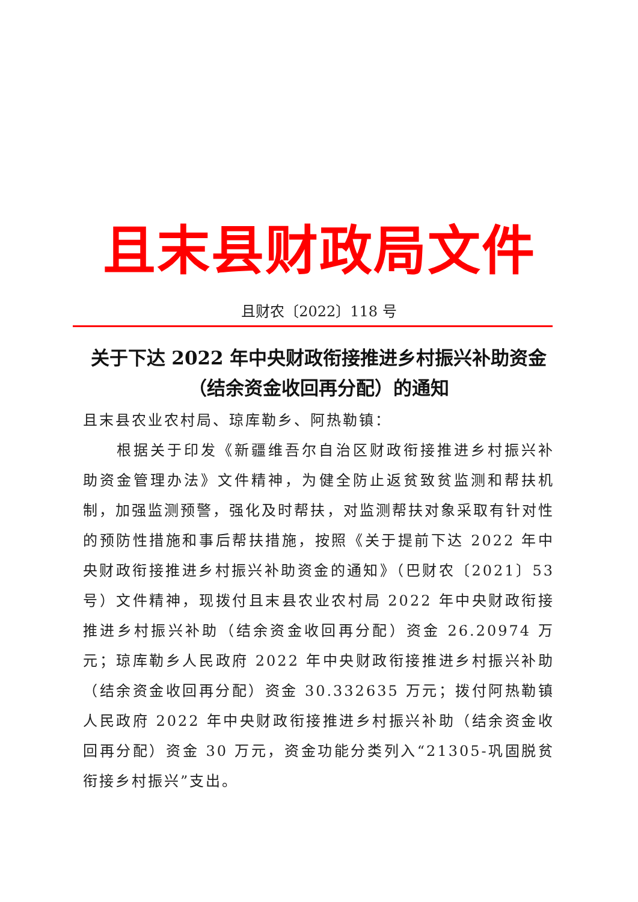且末县财政局文件
且财农〔2022〕118 号
关于下达 2022 年中央财政衔接推进乡村振兴补助资金（结余资金收回再分配）的通知
且末县农业农村局、琼库勒乡、阿热勒镇：
根据关于印发《新疆维吾尔自治区财政衔接推进乡村振兴补助资金管理办法》文件精神，为健全防止返贫致贫监测和帮扶机制，加强监测预警，强化及时帮扶，对监测帮扶对象采取有针对性的预防性措施和事后帮扶措施，按照《关于提前下达 2022 年中央财政衔接推进乡村振兴补助资金的通知》（巴财农〔2021〕53 号）文件精神，现拨付且末县农业农村局 2022 年中央财政衔接推进乡村振兴补助（结余资金收回再分配）资金 26.20974 万元；琼库勒乡人民政府 2022 年中央财政衔接推进乡村振兴补助（结余资金收回再分配）资金 30.332635 万元；拨付阿热勒镇人民政府 2022 年中央财政衔接推进乡村振兴补助（结余资金收回再分配）资金 30 万元，资金功能分类列入“21305-巩固脱贫衔接乡村振兴”支出。